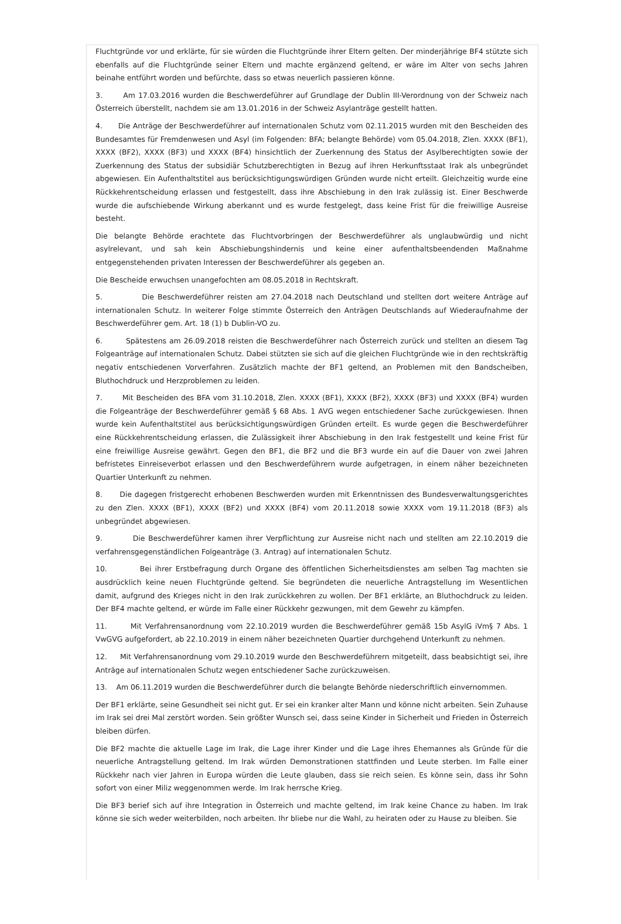Fluchtgründe vor und erklärte, für sie würden die Fluchtgründe ihrer Eltern gelten. Der minderjährige BF4 stützte sich ebenfalls auf die Fluchtgründe seiner Eltern und machte ergänzend geltend, er wäre im Alter von sechs Jahren beinahe entführt worden und befürchte, dass so etwas neuerlich passieren könne.
3. Am 17.03.2016 wurden die Beschwerdeführer auf Grundlage der Dublin III-Verordnung von der Schweiz nach Österreich überstellt, nachdem sie am 13.01.2016 in der Schweiz Asylanträge gestellt hatten.
4. Die Anträge der Beschwerdeführer auf internationalen Schutz vom 02.11.2015 wurden mit den Bescheiden des Bundesamtes für Fremdenwesen und Asyl (im Folgenden: BFA; belangte Behörde) vom 05.04.2018, Zlen. XXXX (BF1), XXXX (BF2), XXXX (BF3) und XXXX (BF4) hinsichtlich der Zuerkennung des Status der Asylberechtigten sowie der Zuerkennung des Status der subsidiär Schutzberechtigten in Bezug auf ihren Herkunftsstaat Irak als unbegründet abgewiesen. Ein Aufenthaltstitel aus berücksichtigungswürdigen Gründen wurde nicht erteilt. Gleichzeitig wurde eine Rückkehrentscheidung erlassen und festgestellt, dass ihre Abschiebung in den Irak zulässig ist. Einer Beschwerde wurde die aufschiebende Wirkung aberkannt und es wurde festgelegt, dass keine Frist für die freiwillige Ausreise besteht.
Die belangte Behörde erachtete das Fluchtvorbringen der Beschwerdeführer als unglaubwürdig und nicht asylrelevant, und sah kein Abschiebungshindernis und keine einer aufenthaltsbeendenden Maßnahme entgegenstehenden privaten Interessen der Beschwerdeführer als gegeben an.
Die Bescheide erwuchsen unangefochten am 08.05.2018 in Rechtskraft.
5. Die Beschwerdeführer reisten am 27.04.2018 nach Deutschland und stellten dort weitere Anträge auf internationalen Schutz. In weiterer Folge stimmte Österreich den Anträgen Deutschlands auf Wiederaufnahme der Beschwerdeführer gem. Art. 18 (1) b Dublin-VO zu.
6. Spätestens am 26.09.2018 reisten die Beschwerdeführer nach Österreich zurück und stellten an diesem Tag Folgeanträge auf internationalen Schutz. Dabei stützten sie sich auf die gleichen Fluchtgründe wie in den rechtskräftig negativ entschiedenen Vorverfahren. Zusätzlich machte der BF1 geltend, an Problemen mit den Bandscheiben, Bluthochdruck und Herzproblemen zu leiden.
7. Mit Bescheiden des BFA vom 31.10.2018, Zlen. XXXX (BF1), XXXX (BF2), XXXX (BF3) und XXXX (BF4) wurden die Folgeanträge der Beschwerdeführer gemäß § 68 Abs. 1 AVG wegen entschiedener Sache zurückgewiesen. Ihnen wurde kein Aufenthaltstitel aus berücksichtigungswürdigen Gründen erteilt. Es wurde gegen die Beschwerdeführer eine Rückkehrentscheidung erlassen, die Zulässigkeit ihrer Abschiebung in den Irak festgestellt und keine Frist für eine freiwillige Ausreise gewährt. Gegen den BF1, die BF2 und die BF3 wurde ein auf die Dauer von zwei Jahren befristetes Einreiseverbot erlassen und den Beschwerdeführern wurde aufgetragen, in einem näher bezeichneten Quartier Unterkunft zu nehmen.
8. Die dagegen fristgerecht erhobenen Beschwerden wurden mit Erkenntnissen des Bundesverwaltungsgerichtes zu den Zlen. XXXX (BF1), XXXX (BF2) und XXXX (BF4) vom 20.11.2018 sowie XXXX vom 19.11.2018 (BF3) als unbegründet abgewiesen.
9. Die Beschwerdeführer kamen ihrer Verpflichtung zur Ausreise nicht nach und stellten am 22.10.2019 die verfahrensgegenständlichen Folgeanträge (3. Antrag) auf internationalen Schutz.
10. Bei ihrer Erstbefragung durch Organe des öffentlichen Sicherheitsdienstes am selben Tag machten sie ausdrücklich keine neuen Fluchtgründe geltend. Sie begründeten die neuerliche Antragstellung im Wesentlichen damit, aufgrund des Krieges nicht in den Irak zurückkehren zu wollen. Der BF1 erklärte, an Bluthochdruck zu leiden. Der BF4 machte geltend, er würde im Falle einer Rückkehr gezwungen, mit dem Gewehr zu kämpfen.
11. Mit Verfahrensanordnung vom 22.10.2019 wurden die Beschwerdeführer gemäß 15b AsylG iVm§ 7 Abs. 1 VwGVG aufgefordert, ab 22.10.2019 in einem näher bezeichneten Quartier durchgehend Unterkunft zu nehmen.
12. Mit Verfahrensanordnung vom 29.10.2019 wurde den Beschwerdeführern mitgeteilt, dass beabsichtigt sei, ihre Anträge auf internationalen Schutz wegen entschiedener Sache zurückzuweisen.
13. Am 06.11.2019 wurden die Beschwerdeführer durch die belangte Behörde niederschriftlich einvernommen.
Der BF1 erklärte, seine Gesundheit sei nicht gut. Er sei ein kranker alter Mann und könne nicht arbeiten. Sein Zuhause im Irak sei drei Mal zerstört worden. Sein größter Wunsch sei, dass seine Kinder in Sicherheit und Frieden in Österreich bleiben dürfen.
Die BF2 machte die aktuelle Lage im Irak, die Lage ihrer Kinder und die Lage ihres Ehemannes als Gründe für die neuerliche Antragstellung geltend. Im Irak würden Demonstrationen stattfinden und Leute sterben. Im Falle einer Rückkehr nach vier Jahren in Europa würden die Leute glauben, dass sie reich seien. Es könne sein, dass ihr Sohn sofort von einer Miliz weggenommen werde. Im Irak herrsche Krieg.
Die BF3 berief sich auf ihre Integration in Österreich und machte geltend, im Irak keine Chance zu haben. Im Irak könne sie sich weder weiterbilden, noch arbeiten. Ihr bliebe nur die Wahl, zu heiraten oder zu Hause zu bleiben. Sie